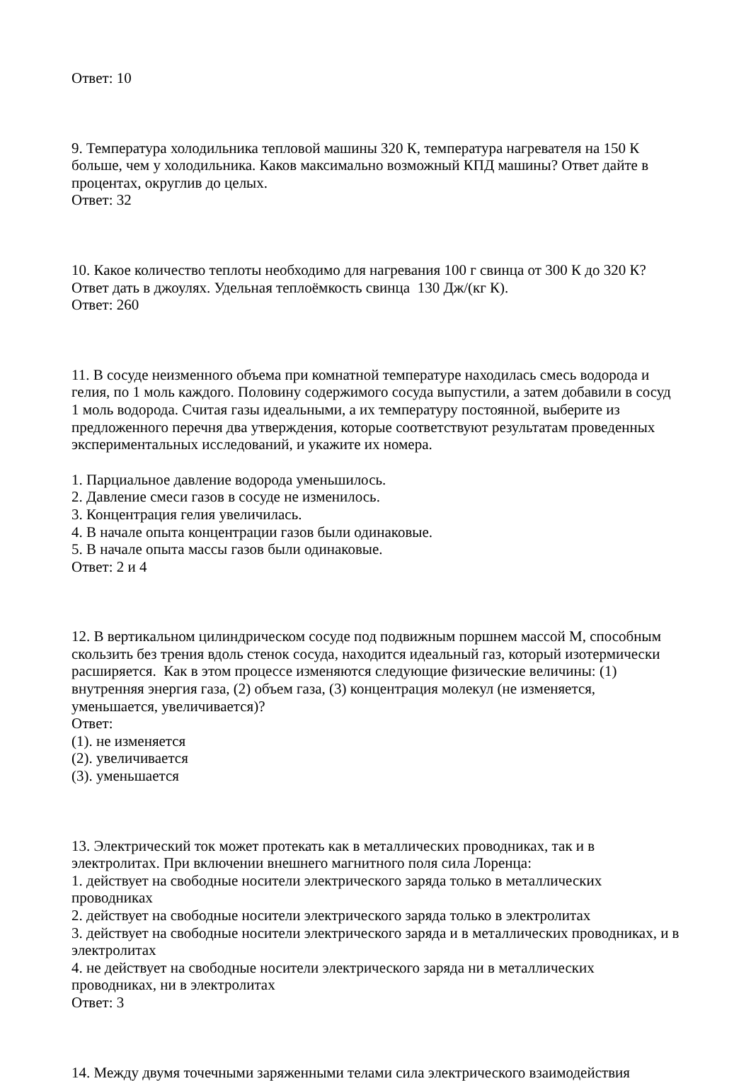Ответ: 10
9. Температура холодильника тепловой машины 320 К, температура нагревателя на 150 К больше, чем у холодильника. Каков максимально возможный КПД машины? Ответ дайте в процентах, округлив до целых.
Ответ: 32
10. Какое количество теплоты необходимо для нагревания 100 г свинца от 300 К до 320 К? Ответ дать в джоулях. Удельная теплоёмкость свинца 130 Дж/(кг К).
Ответ: 260
11. В сосуде неизменного объема при комнатной температуре находилась смесь водорода и гелия, по 1 моль каждого. Половину содержимого сосуда выпустили, а затем добавили в сосуд 1 моль водорода. Считая газы идеальными, а их температуру постоянной, выберите из предложенного перечня два утверждения, которые соответствуют результатам проведенных экспериментальных исследований, и укажите их номера.
1. Парциальное давление водорода уменьшилось.
2. Давление смеси газов в сосуде не изменилось.
3. Концентрация гелия увеличилась.
4. В начале опыта концентрации газов были одинаковые.
5. В начале опыта массы газов были одинаковые.
Ответ: 2 и 4
12. В вертикальном цилиндрическом сосуде под подвижным поршнем массой М, способным скользить без трения вдоль стенок сосуда, находится идеальный газ, который изотермически расширяется. Как в этом процессе изменяются следующие физические величины: (1) внутренняя энергия газа, (2) объем газа, (3) концентрация молекул (не изменяется, уменьшается, увеличивается)?
Ответ:
(1). не изменяется
(2). увеличивается
(3). уменьшается
13. Электрический ток может протекать как в металлических проводниках, так и в электролитах. При включении внешнего магнитного поля сила Лоренца:
1. действует на свободные носители электрического заряда только в металлических проводниках
2. действует на свободные носители электрического заряда только в электролитах
3. действует на свободные носители электрического заряда и в металлических проводниках, и в электролитах
4. не действует на свободные носители электрического заряда ни в металлических проводниках, ни в электролитах
Ответ: 3
14. Между двумя точечными заряженными телами сила электрического взаимодействия